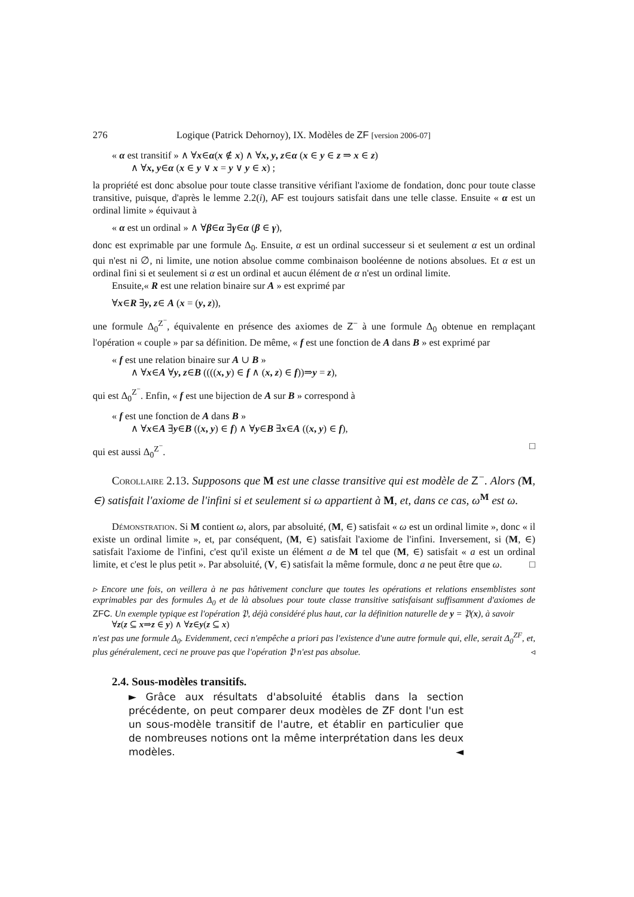276 Logique (Patrick Dehornoy), IX. Modèles de ZF [version 2006-07]
« α est transitif » ∧ ∀x∈α(x ∉ x) ∧ ∀x, y, z∈α (x ∈ y ∈ z ⇒ x ∈ z)
∧ ∀x, y∈α (x ∈ y ∨ x = y ∨ y ∈ x) ;
la propriété est donc absolue pour toute classe transitive vérifiant l'axiome de fondation, donc pour toute classe transitive, puisque, d'après le lemme 2.2(i), AF est toujours satisfait dans une telle classe. Ensuite « α est un ordinal limite » équivaut à
« α est un ordinal » ∧ ∀β∈α ∃γ∈α (β ∈ γ),
donc est exprimable par une formule Δ<sub>0</sub>. Ensuite, α est un ordinal successeur si et seulement α est un ordinal qui n'est ni ∅, ni limite, une notion absolue comme combinaison booléenne de notions absolues. Et α est un ordinal fini si et seulement si α est un ordinal et aucun élément de α n'est un ordinal limite.
Ensuite,« R est une relation binaire sur A » est exprimé par
∀x∈R ∃y, z∈ A (x = (y, z)),
une formule Δ<sub>0</sub><sup>Z<sup>−</sup></sup>, équivalente en présence des axiomes de Z<sup>−</sup> à une formule Δ<sub>0</sub> obtenue en remplaçant l'opération « couple » par sa définition. De même, « f est une fonction de A dans B » est exprimé par
« f est une relation binaire sur A ∪ B »
∧ ∀x∈A ∀y, z∈B ((((x, y) ∈ f ∧ (x, z) ∈ f))⇒y = z),
qui est Δ<sub>0</sub><sup>Z<sup>−</sup></sup>. Enfin, « f est une bijection de A sur B » correspond à
« f est une fonction de A dans B »
∧ ∀x∈A ∃y∈B ((x, y) ∈ f) ∧ ∀y∈B ∃x∈A ((x, y) ∈ f),
qui est aussi Δ<sub>0</sub><sup>Z<sup>−</sup></sup>. □
Corollaire 2.13. Supposons que M est une classe transitive qui est modèle de Z<sup>−</sup>. Alors (M, ∈) satisfait l'axiome de l'infini si et seulement si ω appartient à M, et, dans ce cas, ω<sup>M</sup> est ω.
Démonstration. Si M contient ω, alors, par absoluité, (M, ∈) satisfait « ω est un ordinal limite », donc « il existe un ordinal limite », et, par conséquent, (M, ∈) satisfait l'axiome de l'infini. Inversement, si (M, ∈) satisfait l'axiome de l'infini, c'est qu'il existe un élément a de M tel que (M, ∈) satisfait « a est un ordinal limite, et c'est le plus petit ». Par absoluité, (V, ∈) satisfait la même formule, donc a ne peut être que ω. □
▹ Encore une fois, on veillera à ne pas hâtivement conclure que toutes les opérations et relations ensemblistes sont exprimables par des formules Δ<sub>0</sub> et de là absolues pour toute classe transitive satisfaisant suffisamment d'axiomes de ZFC. Un exemple typique est l'opération 𝔓, déjà considéré plus haut, car la définition naturelle de y = 𝔓(x), à savoir
∀z(z ⊆ x⇒z ∈ y) ∧ ∀z∈y(z ⊆ x)
n'est pas une formule Δ<sub>0</sub>. Evidemment, ceci n'empêche a priori pas l'existence d'une autre formule qui, elle, serait Δ<sub>0</sub><sup>ZF</sup>, et, plus généralement, ceci ne prouve pas que l'opération 𝔓 n'est pas absolue. ◃
2.4. Sous-modèles transitifs.
► Grâce aux résultats d'absoluité établis dans la section précédente, on peut comparer deux modèles de ZF dont l'un est un sous-modèle transitif de l'autre, et établir en particulier que de nombreuses notions ont la même interprétation dans les deux modèles. ◄